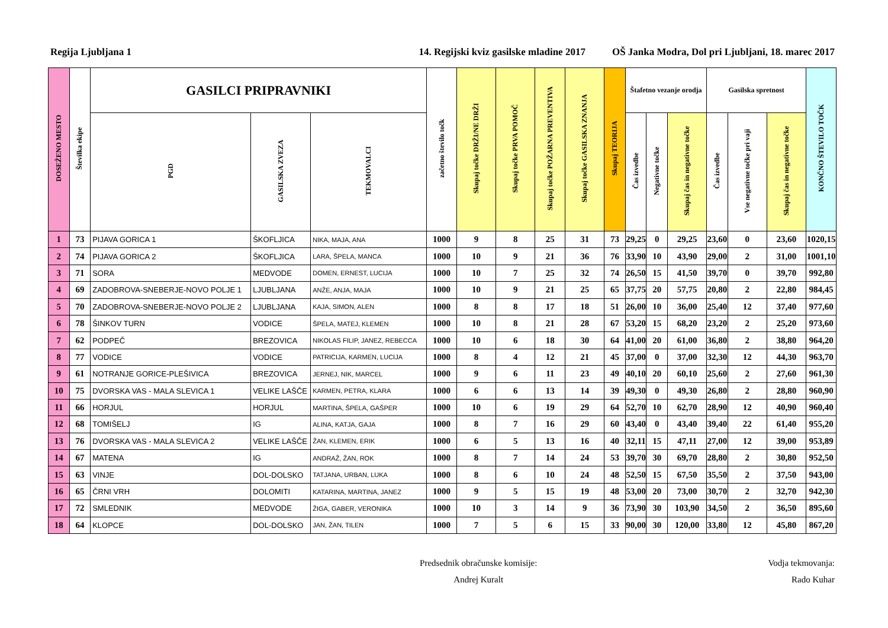Regija Ljubljana 1 14. Regijski kviz gasilske mladine 2017 OŠ Janka Modra, Dol pri Ljubljani, 18. marec 2017
| DOSEŽENO MESTO | Številka ekipe | GASILCI PRIPRAVNIKI | | | začetno število točk | Skupaj točke DRŽI/NE DRŽI | Skupaj točke PRVA POMOČ | Skupaj točke POŽARNA PREVENTIVA | Skupaj točke GASILSKA ZNANJA | Skupaj TEORIJA | Štafetno vezanje orodja | | | Gasilska spretnost | | | KONČNO ŠTEVILO TOČK |
| --- | --- | --- | --- | --- | --- | --- | --- | --- | --- | --- | --- | --- | --- | --- | --- | --- | --- |
| | | PGD | GASILSKA ZVEZA | TEKMOVALCI | | | | | | | Čas izvedbe | Negativne točke | Skupaj čas in negativne točke | Čas izvedbe | Vse negativne točke pri vaji | Skupaj čas in negativne točke | |
| 1 | 73 | PIJAVA GORICA 1 | ŠKOFLJICA | NIKA, MAJA, ANA | 1000 | 9 | 8 | 25 | 31 | 73 | 29,25 | 0 | 29,25 | 23,60 | 0 | 23,60 | 1020,15 |
| 2 | 74 | PIJAVA GORICA 2 | ŠKOFLJICA | LARA, ŠPELA, MANCA | 1000 | 10 | 9 | 21 | 36 | 76 | 33,90 | 10 | 43,90 | 29,00 | 2 | 31,00 | 1001,10 |
| 3 | 71 | SORA | MEDVODE | DOMEN, ERNEST, LUCIJA | 1000 | 10 | 7 | 25 | 32 | 74 | 26,50 | 15 | 41,50 | 39,70 | 0 | 39,70 | 992,80 |
| 4 | 69 | ZADOBROVA-SNEBERJE-NOVO POLJE 1 | LJUBLJANA | ANŽE, ANJA, MAJA | 1000 | 10 | 9 | 21 | 25 | 65 | 37,75 | 20 | 57,75 | 20,80 | 2 | 22,80 | 984,45 |
| 5 | 70 | ZADOBROVA-SNEBERJE-NOVO POLJE 2 | LJUBLJANA | KAJA, SIMON, ALEN | 1000 | 8 | 8 | 17 | 18 | 51 | 26,00 | 10 | 36,00 | 25,40 | 12 | 37,40 | 977,60 |
| 6 | 78 | ŠINKOV TURN | VODICE | ŠPELA, MATEJ, KLEMEN | 1000 | 10 | 8 | 21 | 28 | 67 | 53,20 | 15 | 68,20 | 23,20 | 2 | 25,20 | 973,60 |
| 7 | 62 | PODPEČ | BREZOVICA | NIKOLAS FILIP, JANEZ, REBECCA | 1000 | 10 | 6 | 18 | 30 | 64 | 41,00 | 20 | 61,00 | 36,80 | 2 | 38,80 | 964,20 |
| 8 | 77 | VODICE | VODICE | PATRICIJA, KARMEN, LUCIJA | 1000 | 8 | 4 | 12 | 21 | 45 | 37,00 | 0 | 37,00 | 32,30 | 12 | 44,30 | 963,70 |
| 9 | 61 | NOTRANJE GORICE-PLEŠIVICA | BREZOVICA | JERNEJ, NIK, MARCEL | 1000 | 9 | 6 | 11 | 23 | 49 | 40,10 | 20 | 60,10 | 25,60 | 2 | 27,60 | 961,30 |
| 10 | 75 | DVORSKA VAS - MALA SLEVICA 1 | VELIKE LAŠČE | KARMEN, PETRA, KLARA | 1000 | 6 | 6 | 13 | 14 | 39 | 49,30 | 0 | 49,30 | 26,80 | 2 | 28,80 | 960,90 |
| 11 | 66 | HORJUL | HORJUL | MARTINA, ŠPELA, GAŠPER | 1000 | 10 | 6 | 19 | 29 | 64 | 52,70 | 10 | 62,70 | 28,90 | 12 | 40,90 | 960,40 |
| 12 | 68 | TOMIŠELJ | IG | ALINA, KATJA, GAJA | 1000 | 8 | 7 | 16 | 29 | 60 | 43,40 | 0 | 43,40 | 39,40 | 22 | 61,40 | 955,20 |
| 13 | 76 | DVORSKA VAS - MALA SLEVICA 2 | VELIKE LAŠČE | ŽAN, KLEMEN, ERIK | 1000 | 6 | 5 | 13 | 16 | 40 | 32,11 | 15 | 47,11 | 27,00 | 12 | 39,00 | 953,89 |
| 14 | 67 | MATENA | IG | ANDRAŽ, ŽAN, ROK | 1000 | 8 | 7 | 14 | 24 | 53 | 39,70 | 30 | 69,70 | 28,80 | 2 | 30,80 | 952,50 |
| 15 | 63 | VINJE | DOL-DOLSKO | TATJANA, URBAN, LUKA | 1000 | 8 | 6 | 10 | 24 | 48 | 52,50 | 15 | 67,50 | 35,50 | 2 | 37,50 | 943,00 |
| 16 | 65 | ČRNI VRH | DOLOMITI | KATARINA, MARTINA, JANEZ | 1000 | 9 | 5 | 15 | 19 | 48 | 53,00 | 20 | 73,00 | 30,70 | 2 | 32,70 | 942,30 |
| 17 | 72 | SMLEDNIK | MEDVODE | ŽIGA, GABER, VERONIKA | 1000 | 10 | 3 | 14 | 9 | 36 | 73,90 | 30 | 103,90 | 34,50 | 2 | 36,50 | 895,60 |
| 18 | 64 | KLOPCE | DOL-DOLSKO | JAN, ŽAN, TILEN | 1000 | 7 | 5 | 6 | 15 | 33 | 90,00 | 30 | 120,00 | 33,80 | 12 | 45,80 | 867,20 |
Predsednik obračunske komisije:
Andrej Kuralt
Vodja tekmovanja:
Rado Kuhar